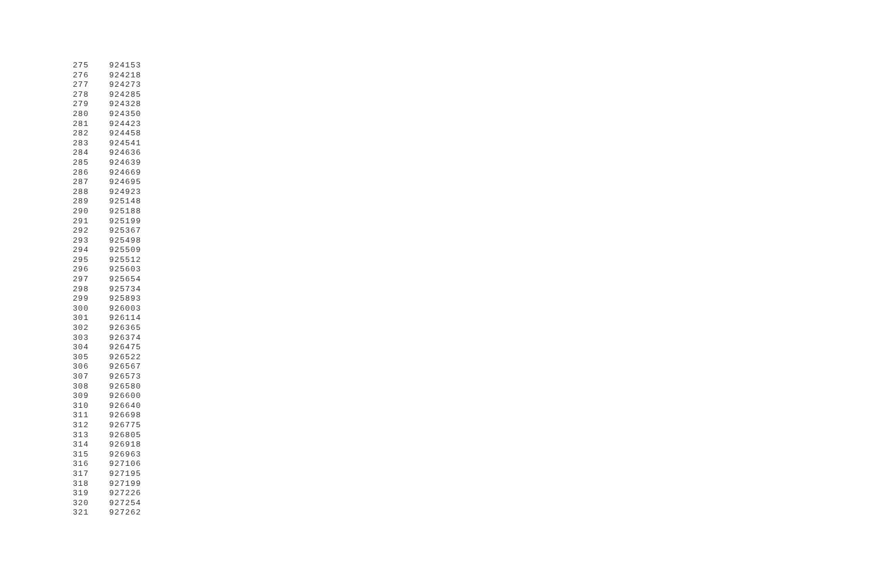| 275 | 924153 |
| 276 | 924218 |
| 277 | 924273 |
| 278 | 924285 |
| 279 | 924328 |
| 280 | 924350 |
| 281 | 924423 |
| 282 | 924458 |
| 283 | 924541 |
| 284 | 924636 |
| 285 | 924639 |
| 286 | 924669 |
| 287 | 924695 |
| 288 | 924923 |
| 289 | 925148 |
| 290 | 925188 |
| 291 | 925199 |
| 292 | 925367 |
| 293 | 925498 |
| 294 | 925509 |
| 295 | 925512 |
| 296 | 925603 |
| 297 | 925654 |
| 298 | 925734 |
| 299 | 925893 |
| 300 | 926003 |
| 301 | 926114 |
| 302 | 926365 |
| 303 | 926374 |
| 304 | 926475 |
| 305 | 926522 |
| 306 | 926567 |
| 307 | 926573 |
| 308 | 926580 |
| 309 | 926600 |
| 310 | 926640 |
| 311 | 926698 |
| 312 | 926775 |
| 313 | 926805 |
| 314 | 926918 |
| 315 | 926963 |
| 316 | 927106 |
| 317 | 927195 |
| 318 | 927199 |
| 319 | 927226 |
| 320 | 927254 |
| 321 | 927262 |